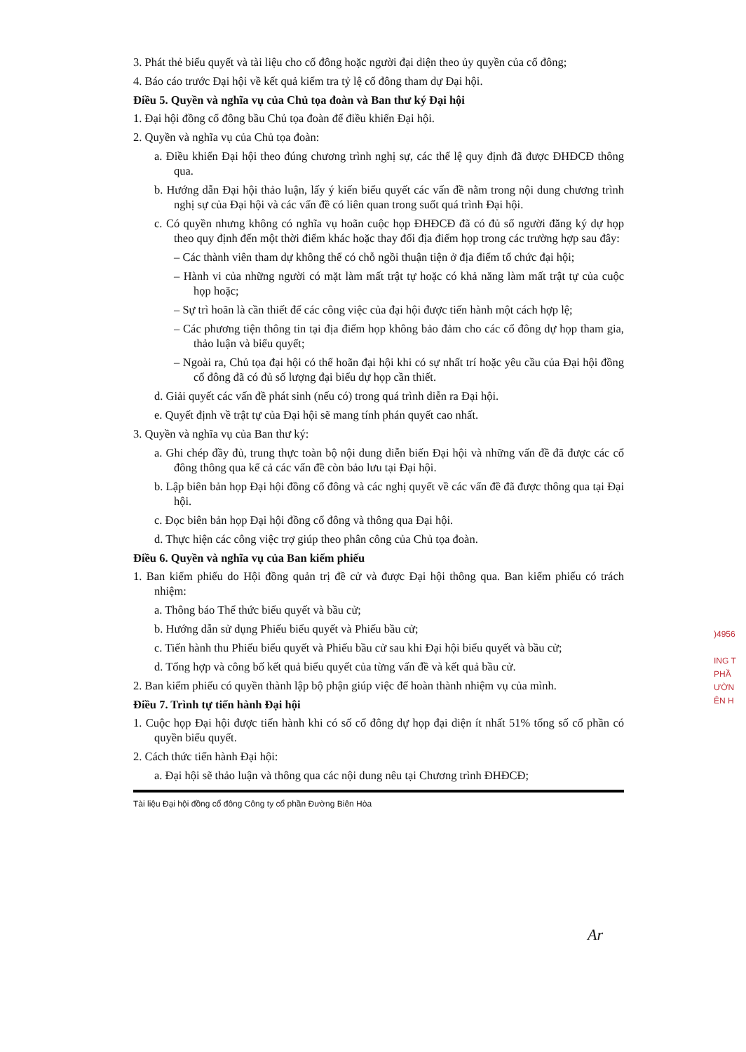3. Phát thẻ biểu quyết và tài liệu cho cổ đông hoặc người đại diện theo ủy quyền của cổ đông;
4. Báo cáo trước Đại hội về kết quả kiểm tra tỷ lệ cổ đông tham dự Đại hội.
Điều 5. Quyền và nghĩa vụ của Chủ tọa đoàn và Ban thư ký Đại hội
1. Đại hội đồng cổ đông bầu Chủ tọa đoàn để điều khiển Đại hội.
2. Quyền và nghĩa vụ của Chủ tọa đoàn:
a. Điều khiển Đại hội theo đúng chương trình nghị sự, các thể lệ quy định đã được ĐHĐCĐ thông qua.
b. Hướng dẫn Đại hội thảo luận, lấy ý kiến biểu quyết các vấn đề nằm trong nội dung chương trình nghị sự của Đại hội và các vấn đề có liên quan trong suốt quá trình Đại hội.
c. Có quyền nhưng không có nghĩa vụ hoãn cuộc họp ĐHĐCĐ đã có đủ số người đăng ký dự họp theo quy định đến một thời điểm khác hoặc thay đổi địa điểm họp trong các trường hợp sau đây:
– Các thành viên tham dự không thể có chỗ ngồi thuận tiện ở địa điểm tổ chức đại hội;
– Hành vi của những người có mặt làm mất trật tự hoặc có khả năng làm mất trật tự của cuộc họp hoặc;
– Sự trì hoãn là cần thiết để các công việc của đại hội được tiến hành một cách hợp lệ;
– Các phương tiện thông tin tại địa điểm họp không bảo đảm cho các cổ đông dự họp tham gia, thảo luận và biểu quyết;
– Ngoài ra, Chủ tọa đại hội có thể hoãn đại hội khi có sự nhất trí hoặc yêu cầu của Đại hội đồng cổ đông đã có đủ số lượng đại biểu dự họp cần thiết.
d. Giải quyết các vấn đề phát sinh (nếu có) trong quá trình diễn ra Đại hội.
e. Quyết định về trật tự của Đại hội sẽ mang tính phán quyết cao nhất.
3. Quyền và nghĩa vụ của Ban thư ký:
a. Ghi chép đầy đủ, trung thực toàn bộ nội dung diễn biến Đại hội và những vấn đề đã được các cổ đông thông qua kể cả các vấn đề còn bảo lưu tại Đại hội.
b. Lập biên bản họp Đại hội đồng cổ đông và các nghị quyết về các vấn đề đã được thông qua tại Đại hội.
c. Đọc biên bản họp Đại hội đồng cổ đông và thông qua Đại hội.
d. Thực hiện các công việc trợ giúp theo phân công của Chủ tọa đoàn.
Điều 6. Quyền và nghĩa vụ của Ban kiểm phiếu
1. Ban kiểm phiếu do Hội đồng quản trị đề cử và được Đại hội thông qua. Ban kiểm phiếu có trách nhiệm:
a. Thông báo Thể thức biểu quyết và bầu cử;
b. Hướng dẫn sử dụng Phiếu biểu quyết và Phiếu bầu cử;
c. Tiến hành thu Phiếu biểu quyết và Phiếu bầu cử sau khi Đại hội biểu quyết và bầu cử;
d. Tổng hợp và công bố kết quả biểu quyết của từng vấn đề và kết quả bầu cử.
2. Ban kiểm phiếu có quyền thành lập bộ phận giúp việc để hoàn thành nhiệm vụ của mình.
Điều 7. Trình tự tiến hành Đại hội
1. Cuộc họp Đại hội được tiến hành khi có số cổ đông dự họp đại diện ít nhất 51% tổng số cổ phần có quyền biểu quyết.
2. Cách thức tiến hành Đại hội:
a. Đại hội sẽ thảo luận và thông qua các nội dung nêu tại Chương trình ĐHĐCĐ;
Tài liệu Đại hội đồng cổ đông Công ty cổ phần Đường Biên Hòa
)4956
ING T
PHẦ
ƯỜN
ÊN H
Ar